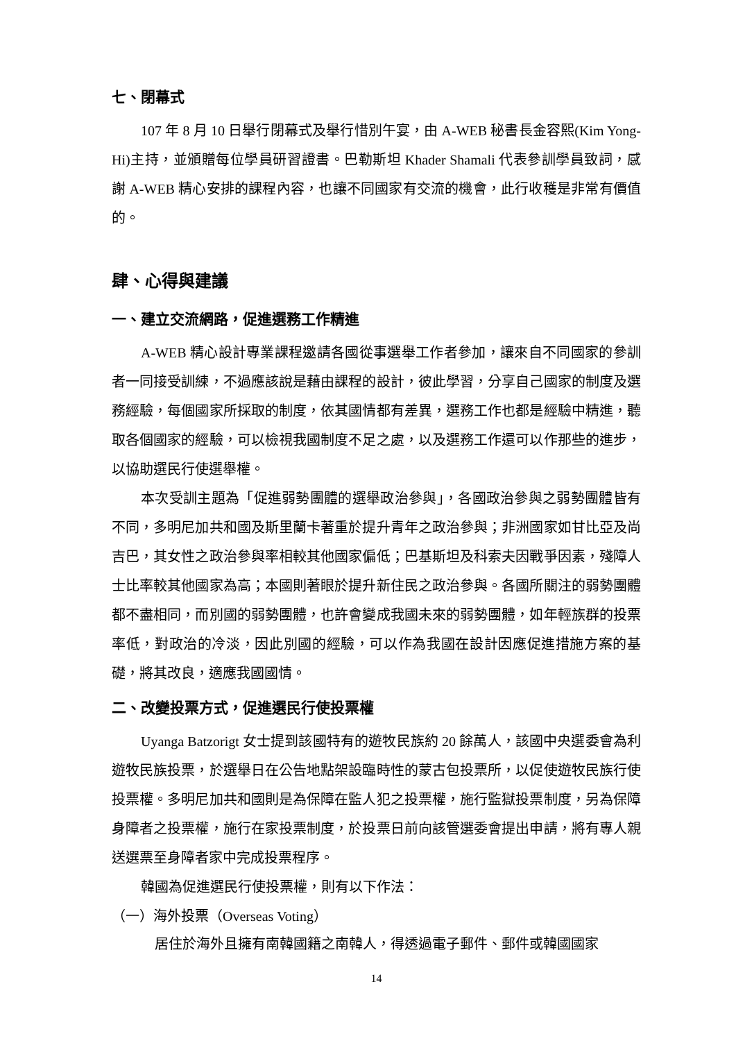七、閉幕式
107 年 8 月 10 日舉行閉幕式及舉行惜別午宴，由 A-WEB 秘書長金容熙(Kim Yong-Hi)主持，並頒贈每位學員研習證書。巴勒斯坦 Khader Shamali 代表參訓學員致詞，感謝 A-WEB 精心安排的課程內容，也讓不同國家有交流的機會，此行收穫是非常有價值的。
肆、心得與建議
一、建立交流網路，促進選務工作精進
A-WEB 精心設計專業課程邀請各國從事選舉工作者參加，讓來自不同國家的參訓者一同接受訓練，不過應該說是藉由課程的設計，彼此學習，分享自己國家的制度及選務經驗，每個國家所採取的制度，依其國情都有差異，選務工作也都是經驗中精進，聽取各個國家的經驗，可以檢視我國制度不足之處，以及選務工作還可以作那些的進步，以協助選民行使選舉權。
本次受訓主題為「促進弱勢團體的選舉政治參與」，各國政治參與之弱勢團體皆有不同，多明尼加共和國及斯里蘭卡著重於提升青年之政治參與；非洲國家如甘比亞及尚吉巴，其女性之政治參與率相較其他國家偏低；巴基斯坦及科索夫因戰爭因素，殘障人士比率較其他國家為高；本國則著眼於提升新住民之政治參與。各國所關注的弱勢團體都不盡相同，而別國的弱勢團體，也許會變成我國未來的弱勢團體，如年輕族群的投票率低，對政治的冷淡，因此別國的經驗，可以作為我國在設計因應促進措施方案的基礎，將其改良，適應我國國情。
二、改變投票方式，促進選民行使投票權
Uyanga Batzorigt 女士提到該國特有的遊牧民族約 20 餘萬人，該國中央選委會為利遊牧民族投票，於選舉日在公告地點架設臨時性的蒙古包投票所，以促使遊牧民族行使投票權。多明尼加共和國則是為保障在監人犯之投票權，施行監獄投票制度，另為保障身障者之投票權，施行在家投票制度，於投票日前向該管選委會提出申請，將有專人親送選票至身障者家中完成投票程序。
韓國為促進選民行使投票權，則有以下作法：
（一）海外投票（Overseas Voting）
居住於海外且擁有南韓國籍之南韓人，得透過電子郵件、郵件或韓國國家
14